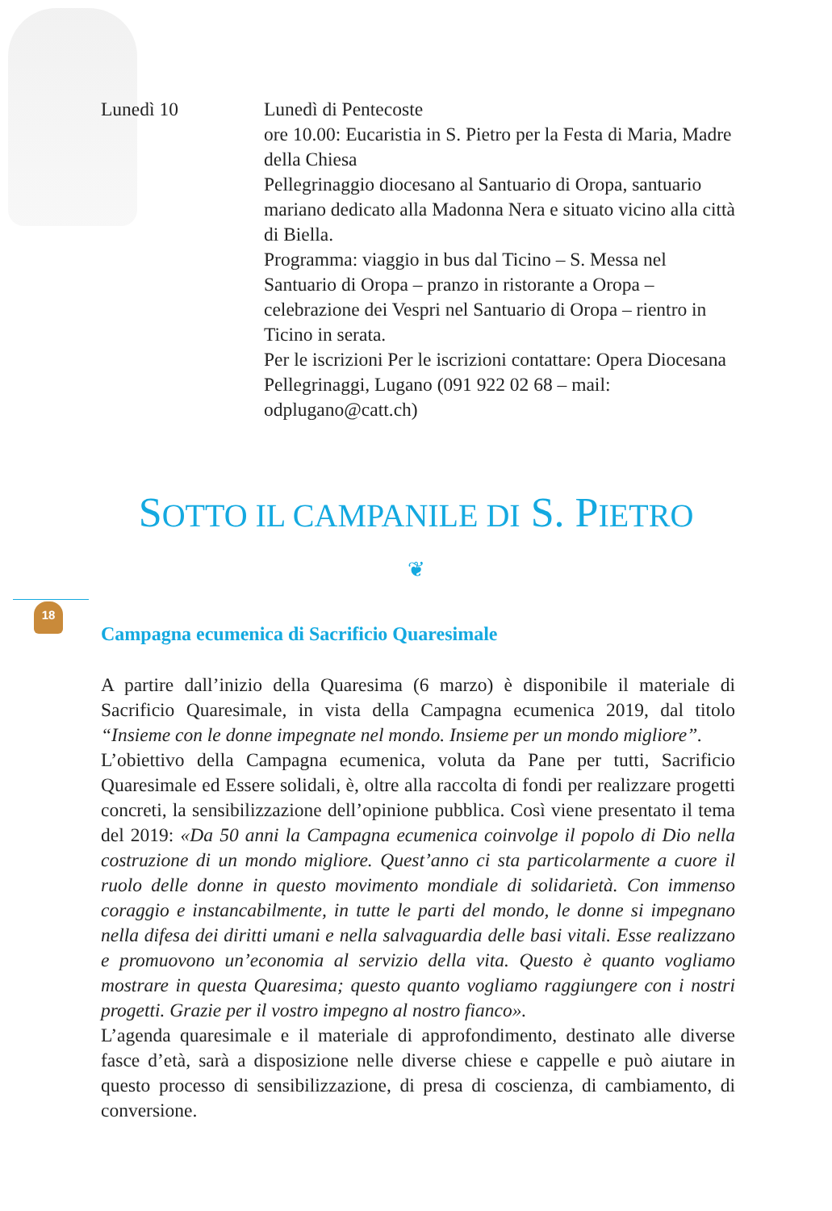Lunedì 10 Lunedì di Pentecoste
ore 10.00: Eucaristia in S. Pietro per la Festa di Maria, Madre della Chiesa
Pellegrinaggio diocesano al Santuario di Oropa, santuario mariano dedicato alla Madonna Nera e situato vicino alla città di Biella.
Programma: viaggio in bus dal Ticino – S. Messa nel Santuario di Oropa – pranzo in ristorante a Oropa – celebrazione dei Vespri nel Santuario di Oropa – rientro in Ticino in serata.
Per le iscrizioni Per le iscrizioni contattare: Opera Diocesana Pellegrinaggi, Lugano (091 922 02 68 – mail: odplugano@catt.ch)
SOTTO IL CAMPANILE DI S. PIETRO
❦
18
Campagna ecumenica di Sacrificio Quaresimale
A partire dall’inizio della Quaresima (6 marzo) è disponibile il materiale di Sacrificio Quaresimale, in vista della Campagna ecumenica 2019, dal titolo “Insieme con le donne impegnate nel mondo. Insieme per un mondo migliore”.
L’obiettivo della Campagna ecumenica, voluta da Pane per tutti, Sacrificio Quaresimale ed Essere solidali, è, oltre alla raccolta di fondi per realizzare progetti concreti, la sensibilizzazione dell’opinione pubblica. Così viene presentato il tema del 2019: «Da 50 anni la Campagna ecumenica coinvolge il popolo di Dio nella costruzione di un mondo migliore. Quest’anno ci sta particolarmente a cuore il ruolo delle donne in questo movimento mondiale di solidarietà. Con immenso coraggio e instancabilmente, in tutte le parti del mondo, le donne si impegnano nella difesa dei diritti umani e nella salvaguardia delle basi vitali. Esse realizzano e promuovono un’economia al servizio della vita. Questo è quanto vogliamo mostrare in questa Quaresima; questo quanto vogliamo raggiungere con i nostri progetti. Grazie per il vostro impegno al nostro fianco».
L’agenda quaresimale e il materiale di approfondimento, destinato alle diverse fasce d’età, sarà a disposizione nelle diverse chiese e cappelle e può aiutare in questo processo di sensibilizzazione, di presa di coscienza, di cambiamento, di conversione.